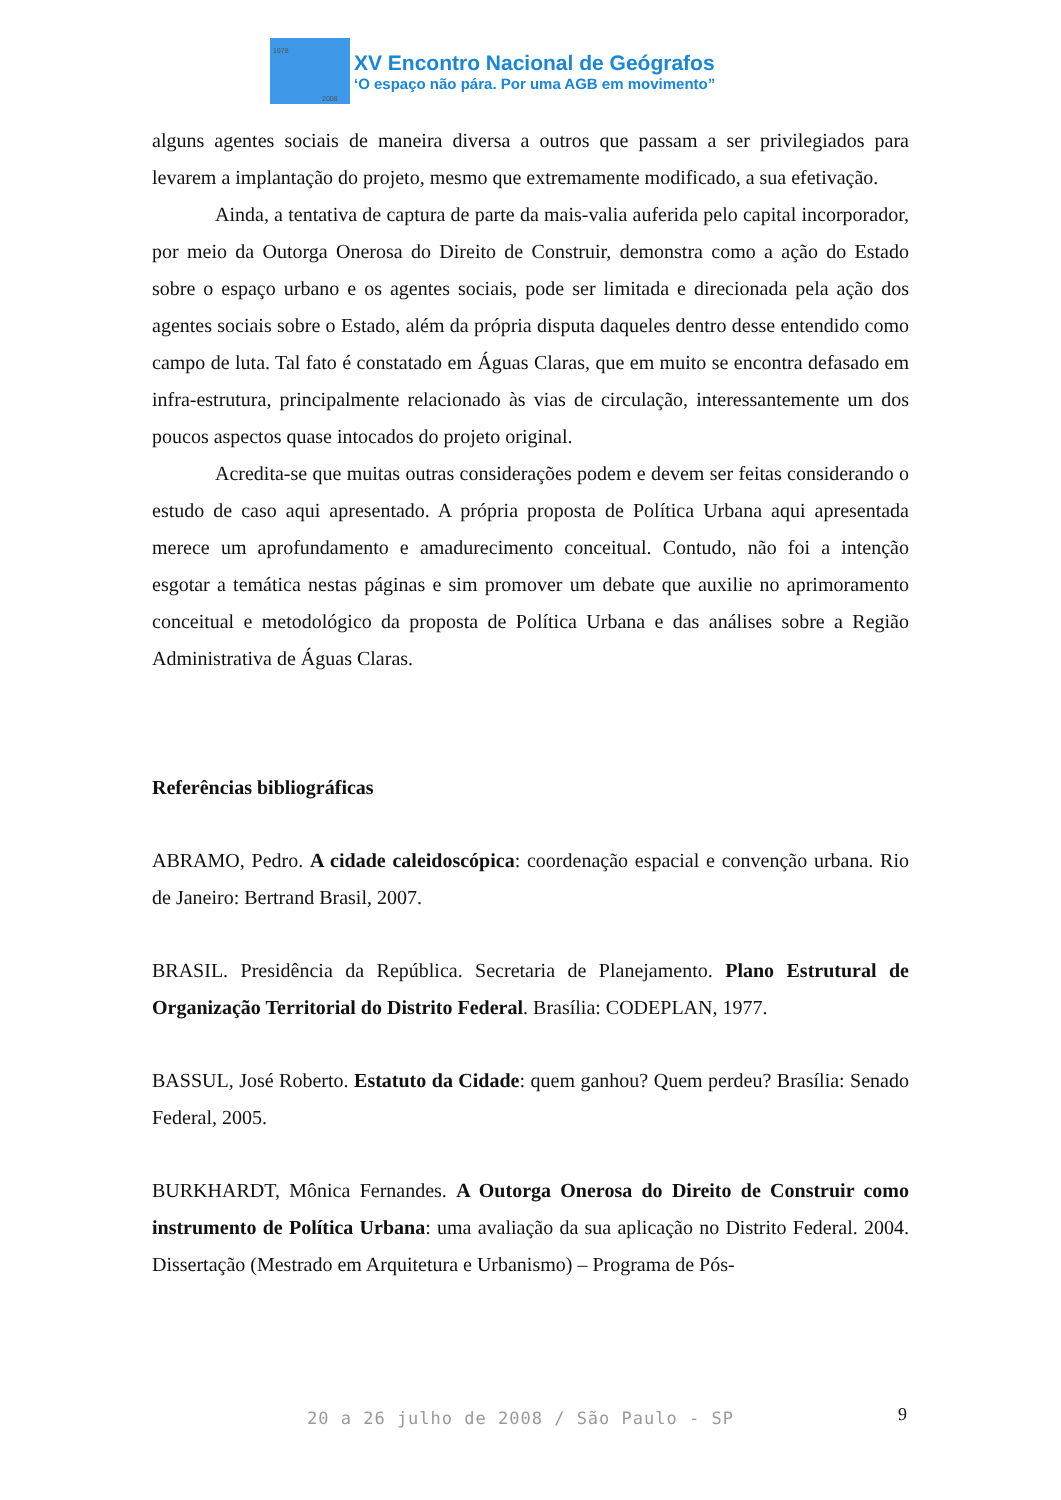1978
2008
XV Encontro Nacional de Geógrafos
‘O espaço não pára. Por uma AGB em movimento”
alguns agentes sociais de maneira diversa a outros que passam a ser privilegiados para levarem a implantação do projeto, mesmo que extremamente modificado, a sua efetivação.
Ainda, a tentativa de captura de parte da mais-valia auferida pelo capital incorporador, por meio da Outorga Onerosa do Direito de Construir, demonstra como a ação do Estado sobre o espaço urbano e os agentes sociais, pode ser limitada e direcionada pela ação dos agentes sociais sobre o Estado, além da própria disputa daqueles dentro desse entendido como campo de luta. Tal fato é constatado em Águas Claras, que em muito se encontra defasado em infra-estrutura, principalmente relacionado às vias de circulação, interessantemente um dos poucos aspectos quase intocados do projeto original.
Acredita-se que muitas outras considerações podem e devem ser feitas considerando o estudo de caso aqui apresentado. A própria proposta de Política Urbana aqui apresentada merece um aprofundamento e amadurecimento conceitual. Contudo, não foi a intenção esgotar a temática nestas páginas e sim promover um debate que auxilie no aprimoramento conceitual e metodológico da proposta de Política Urbana e das análises sobre a Região Administrativa de Águas Claras.
Referências bibliográficas
ABRAMO, Pedro. A cidade caleidoscópica: coordenação espacial e convenção urbana. Rio de Janeiro: Bertrand Brasil, 2007.
BRASIL. Presidência da República. Secretaria de Planejamento. Plano Estrutural de Organização Territorial do Distrito Federal. Brasília: CODEPLAN, 1977.
BASSUL, José Roberto. Estatuto da Cidade: quem ganhou? Quem perdeu? Brasília: Senado Federal, 2005.
BURKHARDT, Mônica Fernandes. A Outorga Onerosa do Direito de Construir como instrumento de Política Urbana: uma avaliação da sua aplicação no Distrito Federal. 2004. Dissertação (Mestrado em Arquitetura e Urbanismo) – Programa de Pós-
20 a 26 julho de 2008 / São Paulo - SP
9